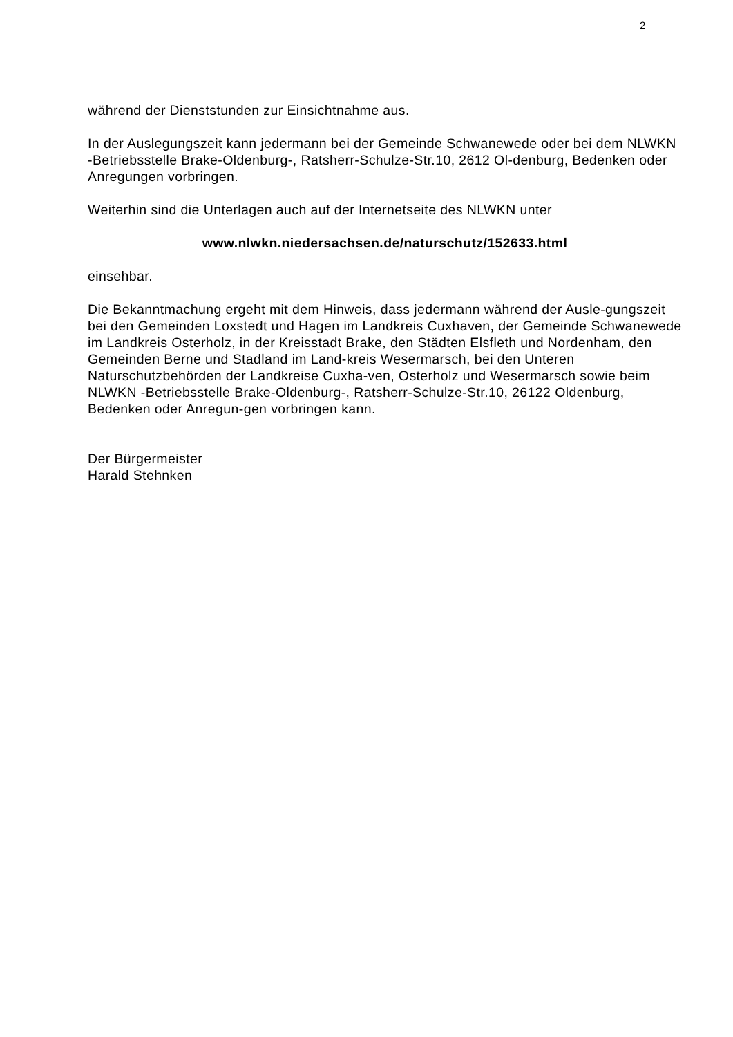2
während der Dienststunden zur Einsichtnahme aus.
In der Auslegungszeit kann jedermann bei der Gemeinde Schwanewede oder bei dem NLWKN -Betriebsstelle Brake-Oldenburg-, Ratsherr-Schulze-Str.10, 2612 Ol-denburg, Bedenken oder Anregungen vorbringen.
Weiterhin sind die Unterlagen auch auf der Internetseite des NLWKN unter
www.nlwkn.niedersachsen.de/naturschutz/152633.html
einsehbar.
Die Bekanntmachung ergeht mit dem Hinweis, dass jedermann während der Ausle-gungszeit bei den Gemeinden Loxstedt und Hagen im Landkreis Cuxhaven, der Gemeinde Schwanewede im Landkreis Osterholz, in der Kreisstadt Brake, den Städten Elsfleth und Nordenham, den Gemeinden Berne und Stadland im Land-kreis Wesermarsch, bei den Unteren Naturschutzbehörden der Landkreise Cuxha-ven, Osterholz und Wesermarsch sowie beim NLWKN -Betriebsstelle Brake-Oldenburg-, Ratsherr-Schulze-Str.10, 26122 Oldenburg, Bedenken oder Anregun-gen vorbringen kann.
Der Bürgermeister
Harald Stehnken